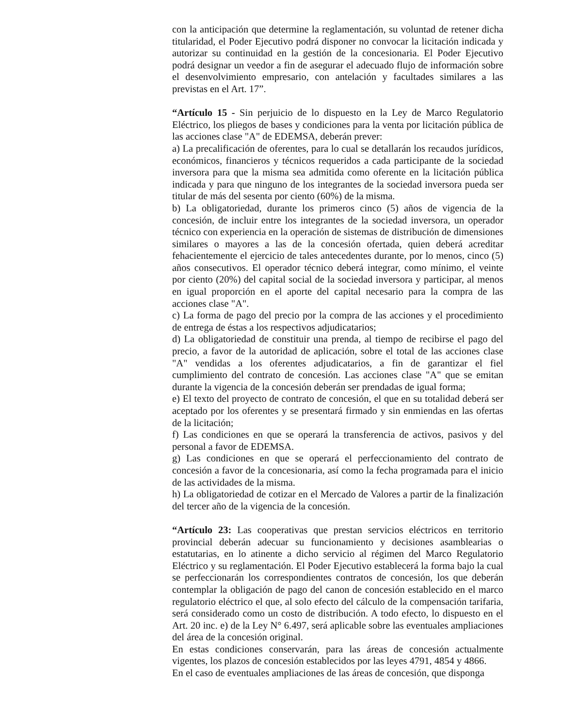con la anticipación que determine la reglamentación, su voluntad de retener dicha titularidad, el Poder Ejecutivo podrá disponer no convocar la licitación indicada y autorizar su continuidad en la gestión de la concesionaria. El Poder Ejecutivo podrá designar un veedor a fin de asegurar el adecuado flujo de información sobre el desenvolvimiento empresario, con antelación y facultades similares a las previstas en el Art. 17”.
“Artículo 15 - Sin perjuicio de lo dispuesto en la Ley de Marco Regulatorio Eléctrico, los pliegos de bases y condiciones para la venta por licitación pública de las acciones clase "A" de EDEMSA, deberán prever:
a) La precalificación de oferentes, para lo cual se detallarán los recaudos jurídicos, económicos, financieros y técnicos requeridos a cada participante de la sociedad inversora para que la misma sea admitida como oferente en la licitación pública indicada y para que ninguno de los integrantes de la sociedad inversora pueda ser titular de más del sesenta por ciento (60%) de la misma.
b) La obligatoriedad, durante los primeros cinco (5) años de vigencia de la concesión, de incluir entre los integrantes de la sociedad inversora, un operador técnico con experiencia en la operación de sistemas de distribución de dimensiones similares o mayores a las de la concesión ofertada, quien deberá acreditar fehacientemente el ejercicio de tales antecedentes durante, por lo menos, cinco (5) años consecutivos. El operador técnico deberá integrar, como mínimo, el veinte por ciento (20%) del capital social de la sociedad inversora y participar, al menos en igual proporción en el aporte del capital necesario para la compra de las acciones clase "A".
c) La forma de pago del precio por la compra de las acciones y el procedimiento de entrega de éstas a los respectivos adjudicatarios;
d) La obligatoriedad de constituir una prenda, al tiempo de recibirse el pago del precio, a favor de la autoridad de aplicación, sobre el total de las acciones clase "A" vendidas a los oferentes adjudicatarios, a fin de garantizar el fiel cumplimiento del contrato de concesión. Las acciones clase "A" que se emitan durante la vigencia de la concesión deberán ser prendadas de igual forma;
e) El texto del proyecto de contrato de concesión, el que en su totalidad deberá ser aceptado por los oferentes y se presentará firmado y sin enmiendas en las ofertas de la licitación;
f) Las condiciones en que se operará la transferencia de activos, pasivos y del personal a favor de EDEMSA.
g) Las condiciones en que se operará el perfeccionamiento del contrato de concesión a favor de la concesionaria, así como la fecha programada para el inicio de las actividades de la misma.
h) La obligatoriedad de cotizar en el Mercado de Valores a partir de la finalización del tercer año de la vigencia de la concesión.
“Artículo 23: Las cooperativas que prestan servicios eléctricos en territorio provincial deberán adecuar su funcionamiento y decisiones asamblearias o estatutarias, en lo atinente a dicho servicio al régimen del Marco Regulatorio Eléctrico y su reglamentación. El Poder Ejecutivo establecerá la forma bajo la cual se perfeccionarán los correspondientes contratos de concesión, los que deberán contemplar la obligación de pago del canon de concesión establecido en el marco regulatorio eléctrico el que, al solo efecto del cálculo de la compensación tarifaria, será considerado como un costo de distribución. A todo efecto, lo dispuesto en el Art. 20 inc. e) de la Ley N° 6.497, será aplicable sobre las eventuales ampliaciones del área de la concesión original.
En estas condiciones conservarán, para las áreas de concesión actualmente vigentes, los plazos de concesión establecidos por las leyes 4791, 4854 y 4866.
En el caso de eventuales ampliaciones de las áreas de concesión, que disponga